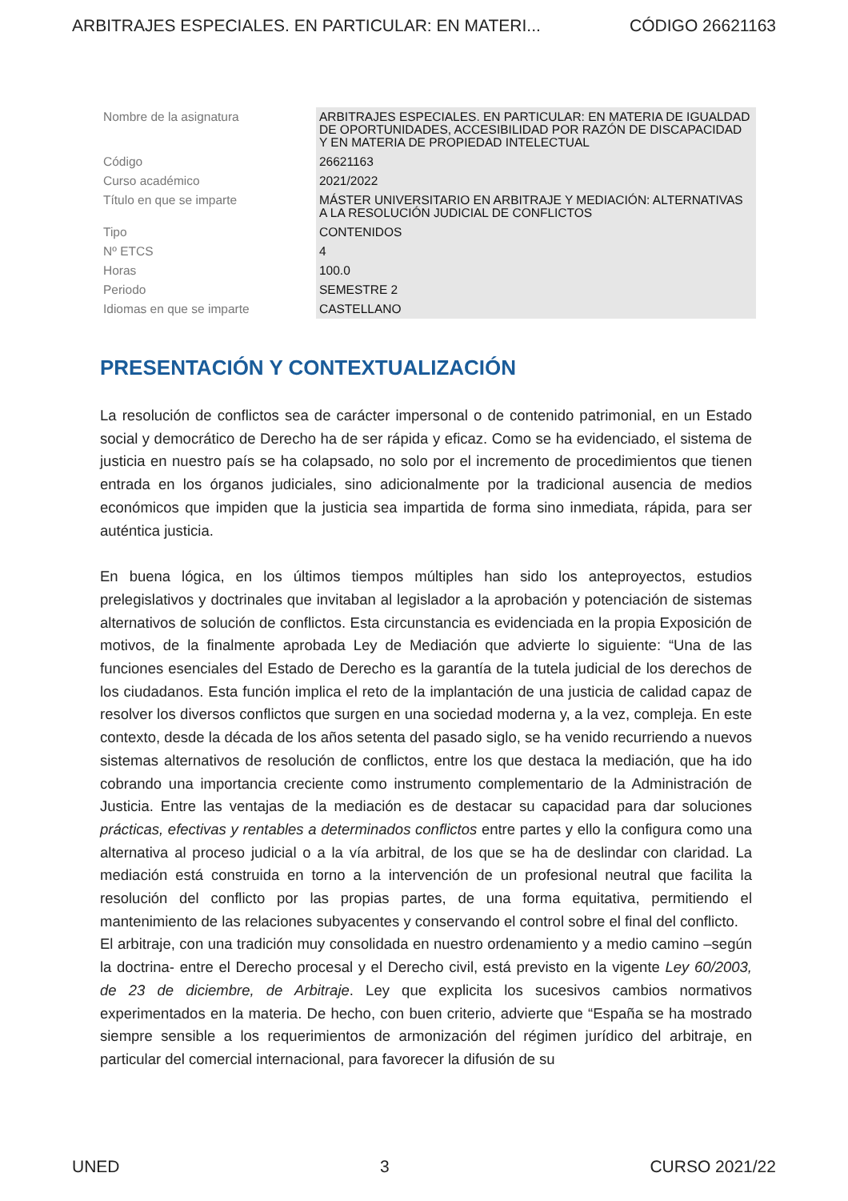ARBITRAJES ESPECIALES. EN PARTICULAR: EN MATERI... CÓDIGO 26621163
| Nombre de la asignatura | ARBITRAJES ESPECIALES. EN PARTICULAR: EN MATERIA DE IGUALDAD DE OPORTUNIDADES, ACCESIBILIDAD POR RAZÓN DE DISCAPACIDAD Y EN MATERIA DE PROPIEDAD INTELECTUAL |
| Código | 26621163 |
| Curso académico | 2021/2022 |
| Título en que se imparte | MÁSTER UNIVERSITARIO EN ARBITRAJE Y MEDIACIÓN: ALTERNATIVAS A LA RESOLUCIÓN JUDICIAL DE CONFLICTOS |
| Tipo | CONTENIDOS |
| Nº ETCS | 4 |
| Horas | 100.0 |
| Periodo | SEMESTRE 2 |
| Idiomas en que se imparte | CASTELLANO |
PRESENTACIÓN Y CONTEXTUALIZACIÓN
La resolución de conflictos sea de carácter impersonal o de contenido patrimonial, en un Estado social y democrático de Derecho ha de ser rápida y eficaz. Como se ha evidenciado, el sistema de justicia en nuestro país se ha colapsado, no solo por el incremento de procedimientos que tienen entrada en los órganos judiciales, sino adicionalmente por la tradicional ausencia de medios económicos que impiden que la justicia sea impartida de forma sino inmediata, rápida, para ser auténtica justicia.
En buena lógica, en los últimos tiempos múltiples han sido los anteproyectos, estudios prelegislativos y doctrinales que invitaban al legislador a la aprobación y potenciación de sistemas alternativos de solución de conflictos. Esta circunstancia es evidenciada en la propia Exposición de motivos, de la finalmente aprobada Ley de Mediación que advierte lo siguiente: “Una de las funciones esenciales del Estado de Derecho es la garantía de la tutela judicial de los derechos de los ciudadanos. Esta función implica el reto de la implantación de una justicia de calidad capaz de resolver los diversos conflictos que surgen en una sociedad moderna y, a la vez, compleja. En este contexto, desde la década de los años setenta del pasado siglo, se ha venido recurriendo a nuevos sistemas alternativos de resolución de conflictos, entre los que destaca la mediación, que ha ido cobrando una importancia creciente como instrumento complementario de la Administración de Justicia. Entre las ventajas de la mediación es de destacar su capacidad para dar soluciones prácticas, efectivas y rentables a determinados conflictos entre partes y ello la configura como una alternativa al proceso judicial o a la vía arbitral, de los que se ha de deslindar con claridad. La mediación está construida en torno a la intervención de un profesional neutral que facilita la resolución del conflicto por las propias partes, de una forma equitativa, permitiendo el mantenimiento de las relaciones subyacentes y conservando el control sobre el final del conflicto.
El arbitraje, con una tradición muy consolidada en nuestro ordenamiento y a medio camino –según la doctrina- entre el Derecho procesal y el Derecho civil, está previsto en la vigente Ley 60/2003, de 23 de diciembre, de Arbitraje. Ley que explicita los sucesivos cambios normativos experimentados en la materia. De hecho, con buen criterio, advierte que “España se ha mostrado siempre sensible a los requerimientos de armonización del régimen jurídico del arbitraje, en particular del comercial internacional, para favorecer la difusión de su
UNED 3 CURSO 2021/22